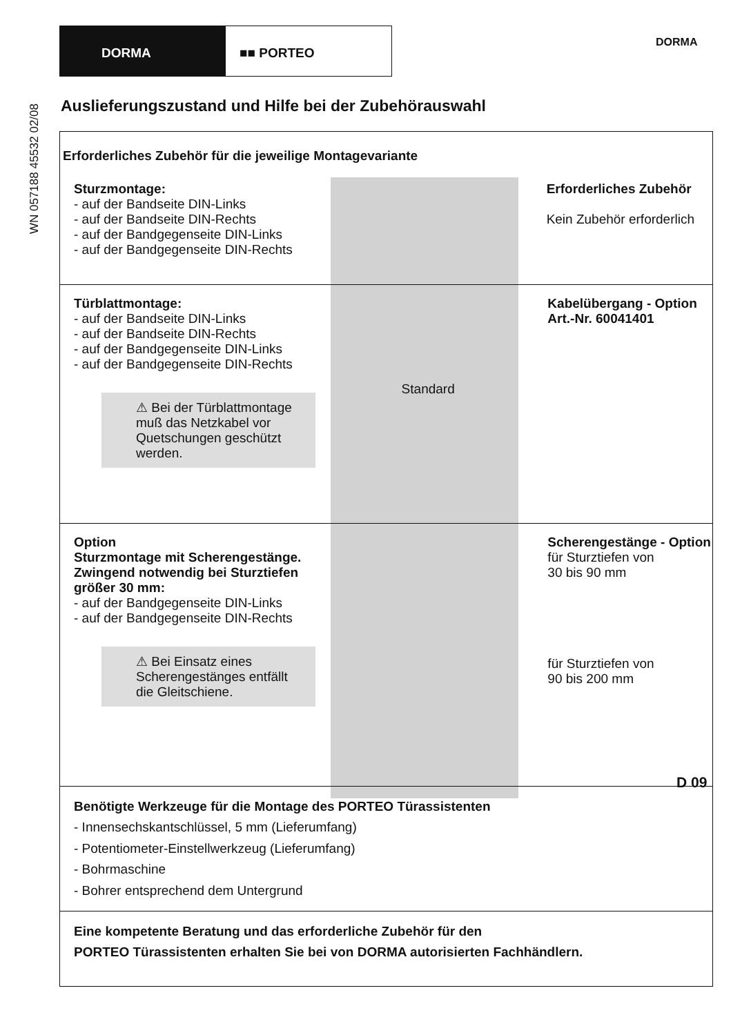DORMA ■■ PORTEO
DORMA
WN 057188 45532 02/08
Auslieferungszustand und Hilfe bei der Zubehörauswahl
Erforderliches Zubehör für die jeweilige Montagevariante
Sturzmontage:
- auf der Bandseite DIN-Links
- auf der Bandseite DIN-Rechts
- auf der Bandgegenseite DIN-Links
- auf der Bandgegenseite DIN-Rechts
Erforderliches Zubehör
Kein Zubehör erforderlich
Türblattmontage:
- auf der Bandseite DIN-Links
- auf der Bandseite DIN-Rechts
- auf der Bandgegenseite DIN-Links
- auf der Bandgegenseite DIN-Rechts
⚠ Bei der Türblattmontage muß das Netzkabel vor Quetschungen geschützt werden.
Standard
Kabelübergang - Option
Art.-Nr. 60041401
Option
Sturzmontage mit Scherengestänge. Zwingend notwendig bei Sturztiefen größer 30 mm:
- auf der Bandgegenseite DIN-Links
- auf der Bandgegenseite DIN-Rechts
⚠ Bei Einsatz eines Scherengestänges entfällt die Gleitschiene.
Scherengestänge - Option
für Sturztiefen von
30 bis 90 mm
für Sturztiefen von
90 bis 200 mm
Benötigte Werkzeuge für die Montage des PORTEO Türassistenten
- Innensechskantschlüssel, 5 mm (Lieferumfang)
- Potentiometer-Einstellwerkzeug (Lieferumfang)
- Bohrmaschine
- Bohrer entsprechend dem Untergrund
Eine kompetente Beratung und das erforderliche Zubehör für den
PORTEO Türassistenten erhalten Sie bei von DORMA autorisierten Fachhändlern.
D 09